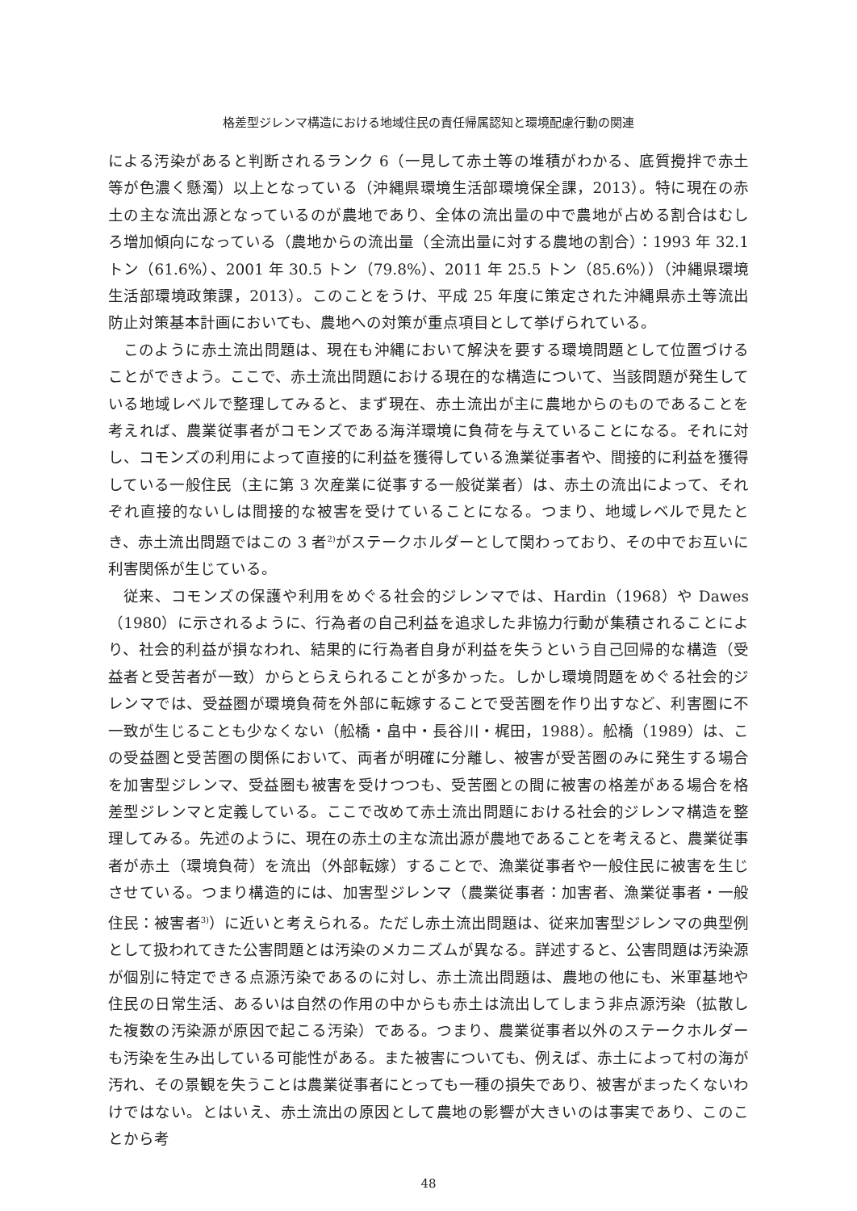格差型ジレンマ構造における地域住民の責任帰属認知と環境配慮行動の関連
による汚染があると判断されるランク 6（一見して赤土等の堆積がわかる、底質攪拌で赤土等が色濃く懸濁）以上となっている（沖縄県環境生活部環境保全課，2013）。特に現在の赤土の主な流出源となっているのが農地であり、全体の流出量の中で農地が占める割合はむしろ増加傾向になっている（農地からの流出量（全流出量に対する農地の割合）：1993 年 32.1 トン（61.6%）、2001 年 30.5 トン（79.8%）、2011 年 25.5 トン（85.6%））（沖縄県環境生活部環境政策課，2013）。このことをうけ、平成 25 年度に策定された沖縄県赤土等流出防止対策基本計画においても、農地への対策が重点項目として挙げられている。
このように赤土流出問題は、現在も沖縄において解決を要する環境問題として位置づけることができよう。ここで、赤土流出問題における現在的な構造について、当該問題が発生している地域レベルで整理してみると、まず現在、赤土流出が主に農地からのものであることを考えれば、農業従事者がコモンズである海洋環境に負荷を与えていることになる。それに対し、コモンズの利用によって直接的に利益を獲得している漁業従事者や、間接的に利益を獲得している一般住民（主に第 3 次産業に従事する一般従業者）は、赤土の流出によって、それぞれ直接的ないしは間接的な被害を受けていることになる。つまり、地域レベルで見たとき、赤土流出問題ではこの 3 者<sup>2)</sup>がステークホルダーとして関わっており、その中でお互いに利害関係が生じている。
従来、コモンズの保護や利用をめぐる社会的ジレンマでは、Hardin（1968）や Dawes（1980）に示されるように、行為者の自己利益を追求した非協力行動が集積されることにより、社会的利益が損なわれ、結果的に行為者自身が利益を失うという自己回帰的な構造（受益者と受苦者が一致）からとらえられることが多かった。しかし環境問題をめぐる社会的ジレンマでは、受益圏が環境負荷を外部に転嫁することで受苦圏を作り出すなど、利害圏に不一致が生じることも少なくない（舩橋・畠中・長谷川・梶田，1988）。舩橋（1989）は、この受益圏と受苦圏の関係において、両者が明確に分離し、被害が受苦圏のみに発生する場合を加害型ジレンマ、受益圏も被害を受けつつも、受苦圏との間に被害の格差がある場合を格差型ジレンマと定義している。ここで改めて赤土流出問題における社会的ジレンマ構造を整理してみる。先述のように、現在の赤土の主な流出源が農地であることを考えると、農業従事者が赤土（環境負荷）を流出（外部転嫁）することで、漁業従事者や一般住民に被害を生じさせている。つまり構造的には、加害型ジレンマ（農業従事者：加害者、漁業従事者・一般住民：被害者<sup>3)</sup>）に近いと考えられる。ただし赤土流出問題は、従来加害型ジレンマの典型例として扱われてきた公害問題とは汚染のメカニズムが異なる。詳述すると、公害問題は汚染源が個別に特定できる点源汚染であるのに対し、赤土流出問題は、農地の他にも、米軍基地や住民の日常生活、あるいは自然の作用の中からも赤土は流出してしまう非点源汚染（拡散した複数の汚染源が原因で起こる汚染）である。つまり、農業従事者以外のステークホルダーも汚染を生み出している可能性がある。また被害についても、例えば、赤土によって村の海が汚れ、その景観を失うことは農業従事者にとっても一種の損失であり、被害がまったくないわけではない。とはいえ、赤土流出の原因として農地の影響が大きいのは事実であり、このことから考
48